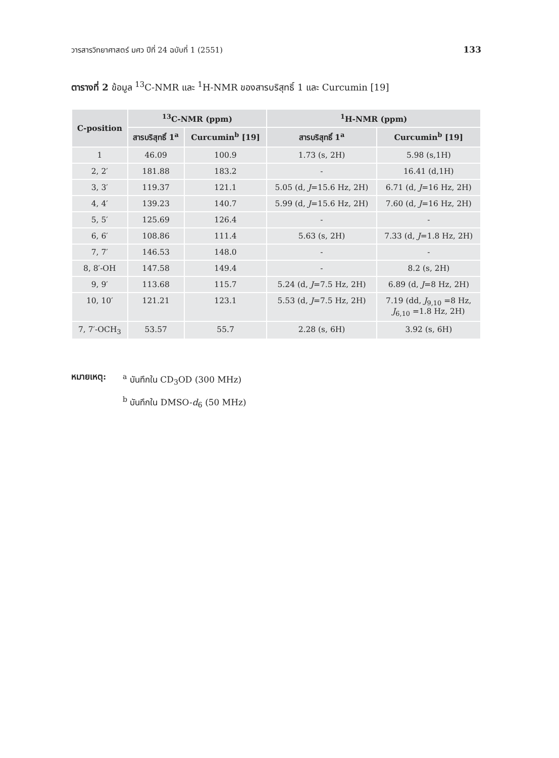วารสารวิทยาศาสตร์ มศว ปีที่ 24 ฉบับที่ 1 (2551) 133
ตารางที่ 2 ข้อมูล <sup>13</sup>C-NMR และ <sup>1</sup>H-NMR ของสารบริสุทธิ์ 1 และ Curcumin [19]
| C-position | <sup>13</sup>C-NMR (ppm) | | <sup>1</sup>H-NMR (ppm) | |
| --- | --- | --- | --- | --- |
| | สารบริสุทธิ์ 1<sup>a</sup> | Curcumin<sup>b</sup> [19] | สารบริสุทธิ์ 1<sup>a</sup> | Curcumin<sup>b</sup> [19] |
| 1 | 46.09 | 100.9 | 1.73 (s, 2H) | 5.98 (s,1H) |
| 2, 2′ | 181.88 | 183.2 | - | 16.41 (d,1H) |
| 3, 3′ | 119.37 | 121.1 | 5.05 (d, J =15.6 Hz, 2H) | 6.71 (d, J =16 Hz, 2H) |
| 4, 4′ | 139.23 | 140.7 | 5.99 (d, J =15.6 Hz, 2H) | 7.60 (d, J =16 Hz, 2H) |
| 5, 5′ | 125.69 | 126.4 | - | - |
| 6, 6′ | 108.86 | 111.4 | 5.63 (s, 2H) | 7.33 (d, J =1.8 Hz, 2H) |
| 7, 7′ | 146.53 | 148.0 | - | - |
| 8, 8′-OH | 147.58 | 149.4 | - | 8.2 (s, 2H) |
| 9, 9′ | 113.68 | 115.7 | 5.24 (d, J =7.5 Hz, 2H) | 6.89 (d, J =8 Hz, 2H) |
| 10, 10′ | 121.21 | 123.1 | 5.53 (d, J =7.5 Hz, 2H) | 7.19 (dd, J<sub>9,10</sub> =8 Hz, J<sub>6,10</sub> =1.8 Hz, 2H) |
| 7, 7′-OCH<sub>3</sub> | 53.57 | 55.7 | 2.28 (s, 6H) | 3.92 (s, 6H) |
หมายเหตุ: <sup>a</sup> บันทึกใน CD<sub>3</sub>OD (300 MHz)
<sup>b</sup> บันทึกใน DMSO-d<sub>6</sub> (50 MHz)